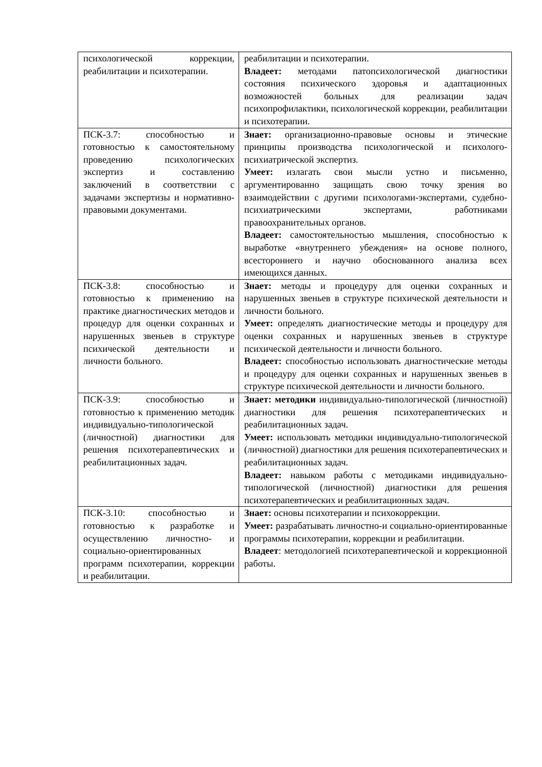| психологической коррекции, реабилитации и психотерапии. | реабилитации и психотерапии. Владеет: методами патопсихологической диагностики состояния психического здоровья и адаптационных возможностей больных для реализации задач психопрофилактики, психологической коррекции, реабилитации и психотерапии. |
| ПСК-3.7: способностью и готовностью к самостоятельному проведению психологических экспертиз и составлению заключений в соответствии с задачами экспертизы и нормативно-правовыми документами. | Знает: организационно-правовые основы и этические принципы производства психологической и психолого-психиатрической экспертиз. Умеет: излагать свои мысли устно и письменно, аргументированно защищать свою точку зрения во взаимодействии с другими психологами-экспертами, судебно-психиатрическими экспертами, работниками правоохранительных органов. Владеет: самостоятельностью мышления, способностью к выработке «внутреннего убеждения» на основе полного, всестороннего и научно обоснованного анализа всех имеющихся данных. |
| ПСК-3.8: способностью и готовностью к применению на практике диагностических методов и процедур для оценки сохранных и нарушенных звеньев в структуре психической деятельности и личности больного. | Знает: методы и процедуру для оценки сохранных и нарушенных звеньев в структуре психической деятельности и личности больного. Умеет: определять диагностические методы и процедуру для оценки сохранных и нарушенных звеньев в структуре психической деятельности и личности больного. Владеет: способностью использовать диагностические методы и процедуру для оценки сохранных и нарушенных звеньев в структуре психической деятельности и личности больного. |
| ПСК-3.9: способностью и готовностью к применению методик индивидуально-типологической (личностной) диагностики для решения психотерапевтических и реабилитационных задач. | Знает: методики индивидуально-типологической (личностной) диагностики для решения психотерапевтических и реабилитационных задач. Умеет: использовать методики индивидуально-типологической (личностной) диагностики для решения психотерапевтических и реабилитационных задач. Владеет: навыком работы с методиками индивидуально-типологической (личностной) диагностики для решения психотерапевтических и реабилитационных задач. |
| ПСК-3.10: способностью и готовностью к разработке и осуществлению личностно- и социально-ориентированных программ психотерапии, коррекции и реабилитации. | Знает: основы психотерапии и психокоррекции. Умеет: разрабатывать личностно-и социально-ориентированные программы психотерапии, коррекции и реабилитации. Владеет : методологией психотерапевтической и коррекционной работы. |